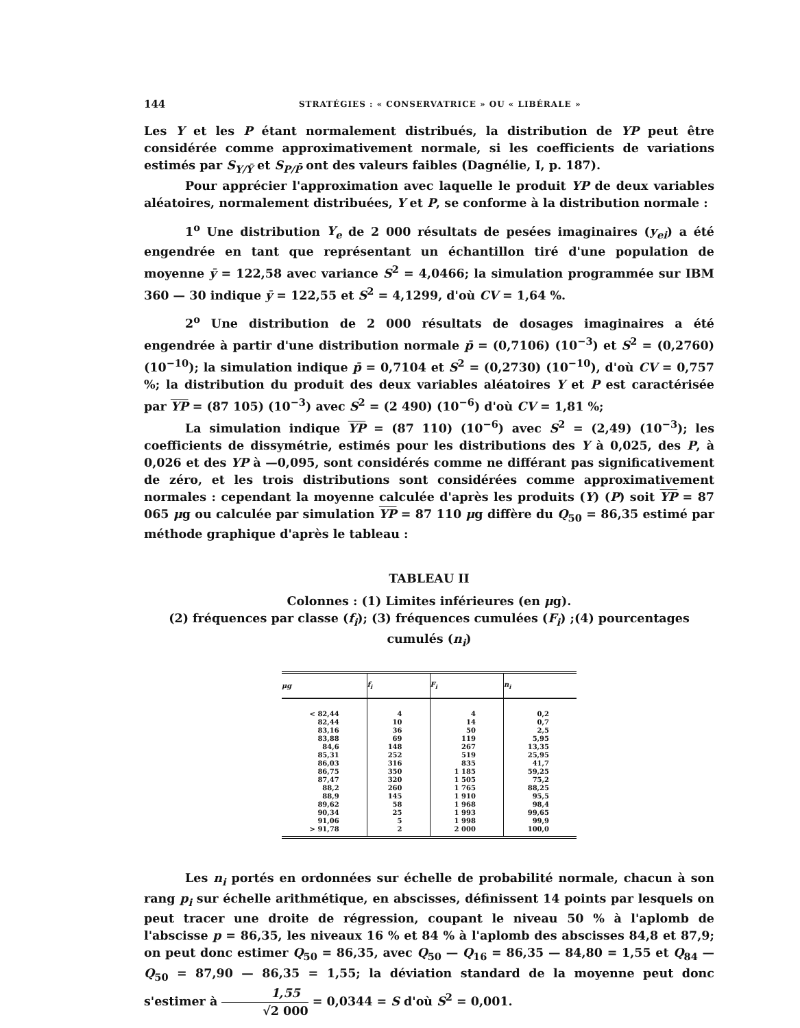144 STRATÉGIES : « CONSERVATRICE » OU « LIBÉRALE »
Les Y et les P étant normalement distribués, la distribution de YP peut être considérée comme approximativement normale, si les coefficients de variations estimés par S<sub>Y/Ȳ</sub> et S<sub>P/P̄</sub> ont des valeurs faibles (Dagnélie, I, p. 187).
Pour apprécier l'approximation avec laquelle le produit YP de deux variables aléatoires, normalement distribuées, Y et P, se conforme à la distribution normale :
1<sup>o</sup> Une distribution Y<sub>e</sub> de 2 000 résultats de pesées imaginaires (y<sub>ei</sub>) a été engendrée en tant que représentant un échantillon tiré d'une population de moyenne ȳ = 122,58 avec variance S<sup>2</sup> = 4,0466; la simulation programmée sur IBM 360 — 30 indique ȳ = 122,55 et S<sup>2</sup> = 4,1299, d'où CV = 1,64 %.
2<sup>o</sup> Une distribution de 2 000 résultats de dosages imaginaires a été engendrée à partir d'une distribution normale p̄ = (0,7106) (10<sup>−3</sup>) et S<sup>2</sup> = (0,2760) (10<sup>−10</sup>); la simulation indique p̄ = 0,7104 et S<sup>2</sup> = (0,2730) (10<sup>−10</sup>), d'où CV = 0,757 %; la distribution du produit des deux variables aléatoires Y et P est caractérisée par YP = (87 105) (10<sup>−3</sup>) avec S<sup>2</sup> = (2 490) (10<sup>−6</sup>) d'où CV = 1,81 %;
La simulation indique YP = (87 110) (10<sup>−6</sup>) avec S<sup>2</sup> = (2,49) (10<sup>−3</sup>); les coefficients de dissymétrie, estimés pour les distributions des Y à 0,025, des P, à 0,026 et des YP à —0,095, sont considérés comme ne différant pas significativement de zéro, et les trois distributions sont considérées comme approximativement normales : cependant la moyenne calculée d'après les produits (Y) (P) soit YP = 87 065 μg ou calculée par simulation YP = 87 110 μg diffère du Q<sub>50</sub> = 86,35 estimé par méthode graphique d'après le tableau :
TABLEAU II
Colonnes : (1) Limites inférieures (en μg).
(2) fréquences par classe (f<sub>i</sub>); (3) fréquences cumulées (F<sub>i</sub>) ;(4) pourcentages cumulés (n<sub>i</sub>)
| μg | f<sub>i</sub> | F<sub>i</sub> | n<sub>i</sub> |
| --- | --- | --- | --- |
| < 82,44 | 4 | 4 | 0,2 |
| 82,44 | 10 | 14 | 0,7 |
| 83,16 | 36 | 50 | 2,5 |
| 83,88 | 69 | 119 | 5,95 |
| 84,6 | 148 | 267 | 13,35 |
| 85,31 | 252 | 519 | 25,95 |
| 86,03 | 316 | 835 | 41,7 |
| 86,75 | 350 | 1 185 | 59,25 |
| 87,47 | 320 | 1 505 | 75,2 |
| 88,2 | 260 | 1 765 | 88,25 |
| 88,9 | 145 | 1 910 | 95,5 |
| 89,62 | 58 | 1 968 | 98,4 |
| 90,34 | 25 | 1 993 | 99,65 |
| 91,06 | 5 | 1 998 | 99,9 |
| > 91,78 | 2 | 2 000 | 100,0 |
Les n<sub>i</sub> portés en ordonnées sur échelle de probabilité normale, chacun à son rang p<sub>i</sub> sur échelle arithmétique, en abscisses, définissent 14 points par lesquels on peut tracer une droite de régression, coupant le niveau 50 % à l'aplomb de l'abscisse p = 86,35, les niveaux 16 % et 84 % à l'aplomb des abscisses 84,8 et 87,9; on peut donc estimer Q<sub>50</sub> = 86,35, avec Q<sub>50</sub> — Q<sub>16</sub> = 86,35 — 84,80 = 1,55 et Q<sub>84</sub> — Q<sub>50</sub> = 87,90 — 86,35 = 1,55; la déviation standard de la moyenne peut donc s'estimer à 1,55 √2 000 = 0,0344 = S d'où S<sup>2</sup> = 0,001.